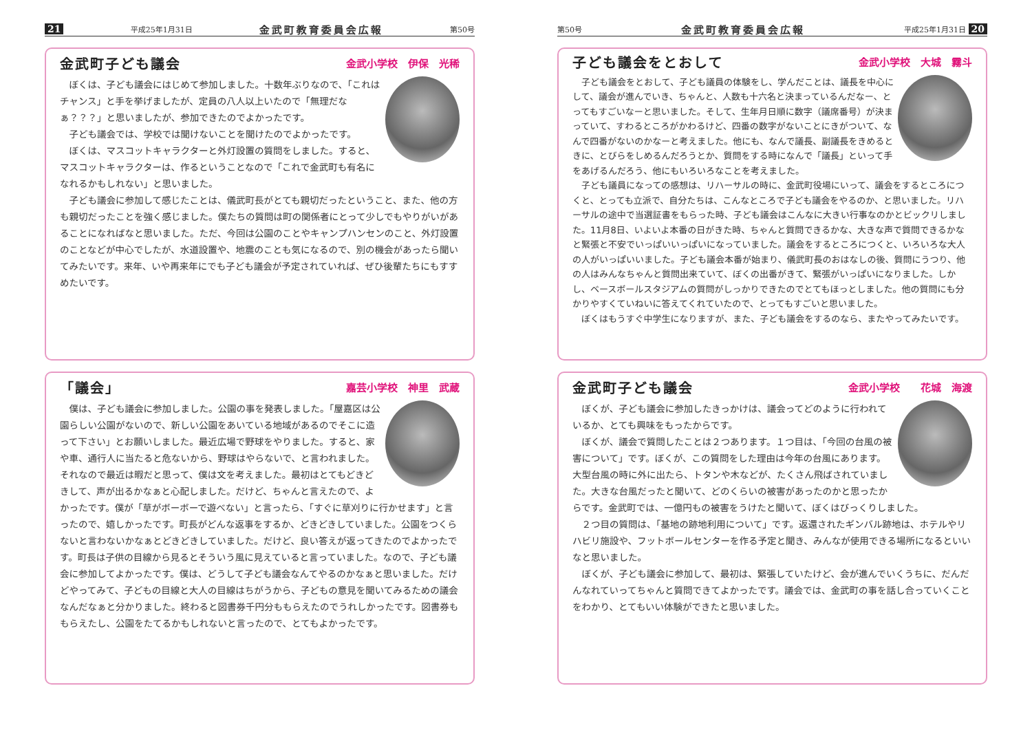21 平成25年1月31日 金武町教育委員会広報 第50号
金武町子ども議会
金武小学校　伊保　光稀
ぼくは、子ども議会にはじめて参加しました。十数年ぶりなので、「これはチャンス」と手を挙げましたが、定員の八人以上いたので「無理だなぁ？？？」と思いましたが、参加できたのでよかったです。
子ども議会では、学校では聞けないことを聞けたのでよかったです。
ぼくは、マスコットキャラクターと外灯設置の質問をしました。すると、マスコットキャラクターは、作るということなので「これで金武町も有名になれるかもしれない」と思いました。
子ども議会に参加して感じたことは、儀武町長がとても親切だったということ、また、他の方も親切だったことを強く感じました。僕たちの質問は町の関係者にとって少しでもやりがいがあることになればなと思いました。ただ、今回は公園のことやキャンプハンセンのこと、外灯設置のことなどが中心でしたが、水道設置や、地震のことも気になるので、別の機会があったら聞いてみたいです。来年、いや再来年にでも子ども議会が予定されていれば、ぜひ後輩たちにもすすめたいです。
「議会」
嘉芸小学校　神里　武蔵
僕は、子ども議会に参加しました。公園の事を発表しました。「屋嘉区は公園らしい公園がないので、新しい公園をあいている地域があるのでそこに造って下さい」とお願いしました。最近広場で野球をやりました。すると、家や車、通行人に当たると危ないから、野球はやらないで、と言われました。それなので最近は暇だと思って、僕は文を考えました。最初はとてもどきどきして、声が出るかなぁと心配しました。だけど、ちゃんと言えたので、よかったです。僕が「草がボーボーで遊べない」と言ったら、「すぐに草刈りに行かせます」と言ったので、嬉しかったです。町長がどんな返事をするか、どきどきしていました。公園をつくらないと言わないかなぁとどきどきしていました。だけど、良い答えが返ってきたのでよかったです。町長は子供の目線から見るとそういう風に見えていると言っていました。なので、子ども議会に参加してよかったです。僕は、どうして子ども議会なんてやるのかなぁと思いました。だけどやってみて、子どもの目線と大人の目線はちがうから、子どもの意見を聞いてみるための議会なんだなぁと分かりました。終わると図書券千円分ももらえたのでうれしかったです。図書券ももらえたし、公園をたてるかもしれないと言ったので、とてもよかったです。
第50号 金武町教育委員会広報 平成25年1月31日 20
子ども議会をとおして
金武小学校　大城　霧斗
子ども議会をとおして、子ども議員の体験をし、学んだことは、議長を中心にして、議会が進んでいき、ちゃんと、人数も十六名と決まっているんだなー、とってもすごいなーと思いました。そして、生年月日順に数字（議席番号）が決まっていて、すわるところがかわるけど、四番の数字がないことにきがついて、なんで四番がないのかなーと考えました。他にも、なんで議長、副議長をきめるときに、とびらをしめるんだろうとか、質問をする時になんで「議長」といって手をあげるんだろう、他にもいろいろなことを考えました。
子ども議員になっての感想は、リハーサルの時に、金武町役場にいって、議会をするところにつくと、とっても立派で、自分たちは、こんなところで子ども議会をやるのか、と思いました。リハーサルの途中で当選証書をもらった時、子ども議会はこんなに大きい行事なのかとビックリしました。11月8日、いよいよ本番の日がきた時、ちゃんと質問できるかな、大きな声で質問できるかなと緊張と不安でいっぱいいっぱいになっていました。議会をするところにつくと、いろいろな大人の人がいっぱいいました。子ども議会本番が始まり、儀武町長のおはなしの後、質問にうつり、他の人はみんなちゃんと質問出来ていて、ぼくの出番がきて、緊張がいっぱいになりました。しかし、ベースボールスタジアムの質問がしっかりできたのでとてもほっとしました。他の質問にも分かりやすくていねいに答えてくれていたので、とってもすごいと思いました。
ぼくはもうすぐ中学生になりますが、また、子ども議会をするのなら、またやってみたいです。
金武町子ども議会
金武小学校　　花城　海渡
ぼくが、子ども議会に参加したきっかけは、議会ってどのように行われているか、とても興味をもったからです。
ぼくが、議会で質問したことは２つあります。１つ目は、「今回の台風の被害について」です。ぼくが、この質問をした理由は今年の台風にあります。大型台風の時に外に出たら、トタンや木などが、たくさん飛ばされていました。大きな台風だったと聞いて、どのくらいの被害があったのかと思ったからです。金武町では、一億円もの被害をうけたと聞いて、ぼくはびっくりしました。
２つ目の質問は、「基地の跡地利用について」です。返還されたギンバル跡地は、ホテルやリハビリ施設や、フットボールセンターを作る予定と聞き、みんなが使用できる場所になるといいなと思いました。
ぼくが、子ども議会に参加して、最初は、緊張していたけど、会が進んでいくうちに、だんだんなれていってちゃんと質問できてよかったです。議会では、金武町の事を話し合っていくことをわかり、とてもいい体験ができたと思いました。